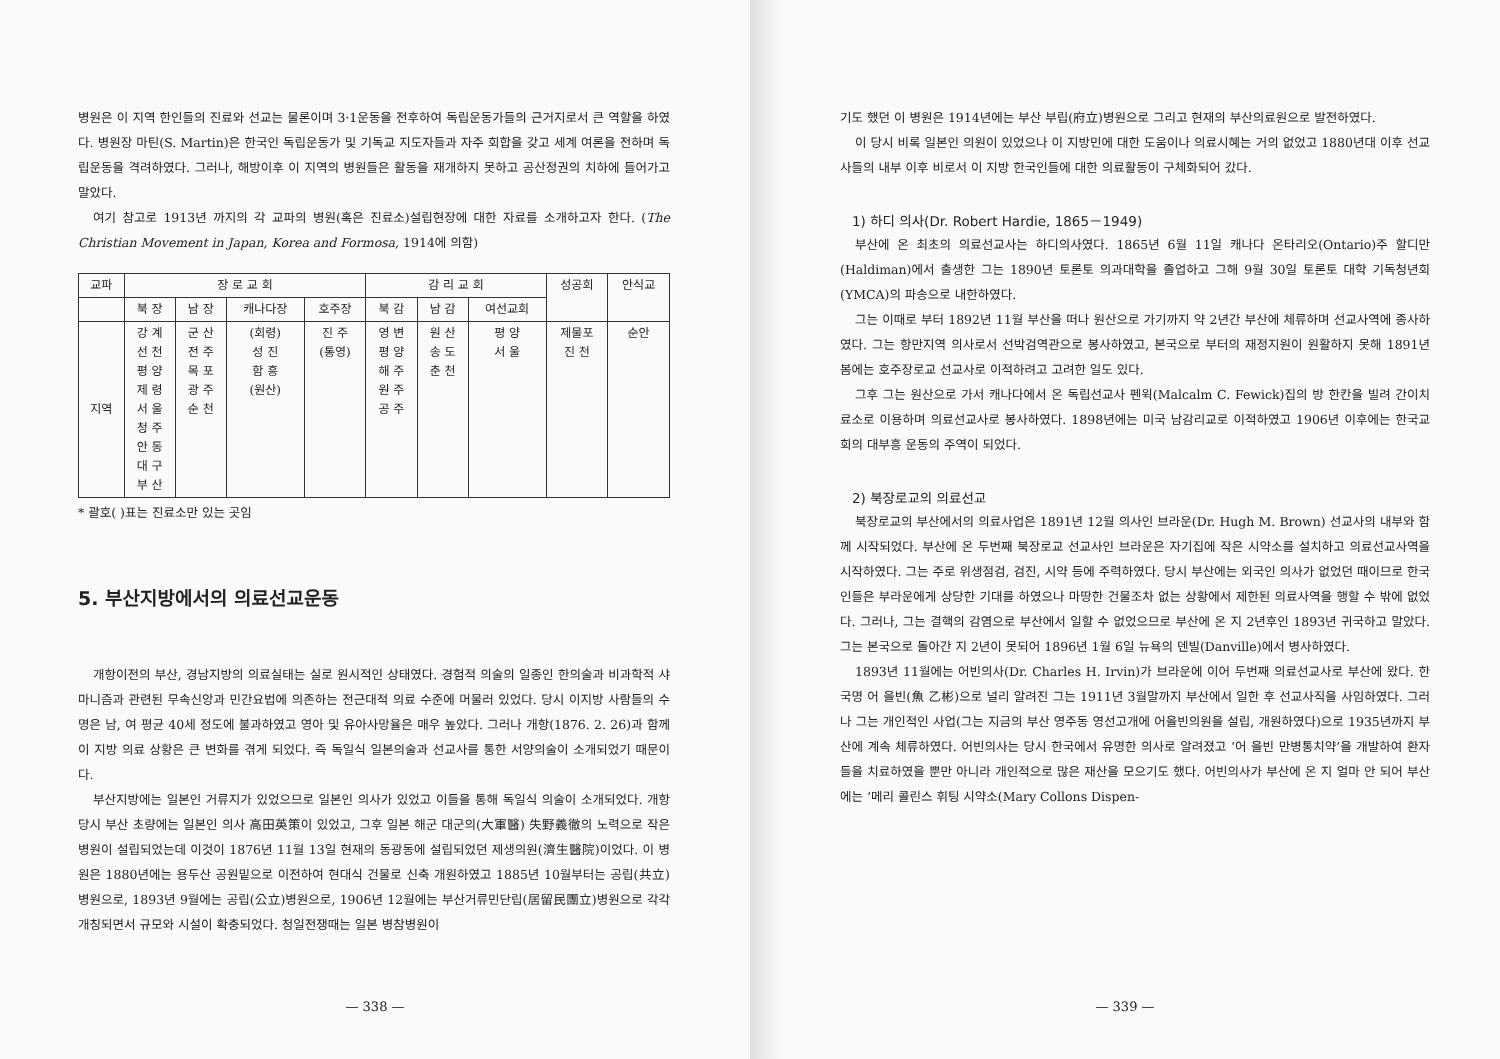병원은 이 지역 한인들의 진료와 선교는 물론이며 3·1운동을 전후하여 독립운동가들의 근거지로서 큰 역할을 하였다. 병원장 마틴(S. Martin)은 한국인 독립운동가 및 기독교 지도자들과 자주 회합을 갖고 세계 여론을 전하며 독립운동을 격려하였다. 그러나, 해방이후 이 지역의 병원들은 활동을 재개하지 못하고 공산정권의 치하에 들어가고 말았다.
여기 참고로 1913년 까지의 각 교파의 병원(혹은 진료소)설립현장에 대한 자료를 소개하고자 한다. (The Christian Movement in Japan, Korea and Formosa, 1914에 의함)
| 교파 | 장 로 교 회 | | | | 감 리 교 회 | | | 성공회 | 안식교 |
| --- | --- | --- | --- | --- | --- | --- | --- | --- | --- |
| | 북 장 | 남 장 | 캐나다장 | 호주장 | 북 감 | 남 감 | 여선교회 | | |
| 지역 | 강 계 선 천 평 양 제 령 서 울 청 주 안 동 대 구 부 산 | 군 산 전 주 목 포 광 주 순 천 | (회령) 성 진 함 흥 (원산) | 진 주 (통영) | 영 변 평 양 해 주 원 주 공 주 | 원 산 송 도 춘 천 | 평 양 서 울 | 제물포 진 천 | 순안 |
* 괄호( )표는 진료소만 있는 곳임
5. 부산지방에서의 의료선교운동
개항이전의 부산, 경남지방의 의료실태는 실로 원시적인 상태였다. 경험적 의술의 일종인 한의술과 비과학적 샤마니즘과 관련된 무속신앙과 민간요법에 의존하는 전근대적 의료 수준에 머물러 있었다. 당시 이지방 사람들의 수명은 남, 여 평균 40세 정도에 불과하였고 영아 및 유아사망율은 매우 높았다. 그러나 개항(1876. 2. 26)과 함께 이 지방 의료 상황은 큰 변화를 겪게 되었다. 즉 독일식 일본의술과 선교사를 통한 서양의술이 소개되었기 때문이다.
부산지방에는 일본인 거류지가 있었으므로 일본인 의사가 있었고 이들을 통해 독일식 의술이 소개되었다. 개항당시 부산 초량에는 일본인 의사 高田英策이 있었고, 그후 일본 해군 대군의(大軍醫) 失野義徹의 노력으로 작은 병원이 설립되었는데 이것이 1876년 11월 13일 현재의 동광동에 설립되었던 제생의원(濟生醫院)이었다. 이 병원은 1880년에는 용두산 공원밑으로 이전하여 현대식 건물로 신축 개원하였고 1885년 10월부터는 공립(共立)병원으로, 1893년 9월에는 공립(公立)병원으로, 1906년 12월에는 부산거류민단립(居留民團立)병원으로 각각 개칭되면서 규모와 시설이 확충되었다. 청일전쟁때는 일본 병참병원이
— 338 —
기도 했던 이 병원은 1914년에는 부산 부립(府立)병원으로 그리고 현재의 부산의료원으로 발전하였다.
이 당시 비록 일본인 의원이 있었으나 이 지방민에 대한 도움이나 의료시혜는 거의 없었고 1880년대 이후 선교사들의 내부 이후 비로서 이 지방 한국인들에 대한 의료활동이 구체화되어 갔다.
1) 하디 의사(Dr. Robert Hardie, 1865－1949)
부산에 온 최초의 의료선교사는 하디의사였다. 1865년 6월 11일 캐나다 온타리오(Ontario)주 할디만(Haldiman)에서 출생한 그는 1890년 토론토 의과대학을 졸업하고 그해 9월 30일 토론토 대학 기독청년회(YMCA)의 파송으로 내한하였다.
그는 이때로 부터 1892년 11월 부산을 떠나 원산으로 가기까지 약 2년간 부산에 체류하며 선교사역에 종사하였다. 그는 항만지역 의사로서 선박검역관으로 봉사하였고, 본국으로 부터의 재정지원이 원활하지 못해 1891년 봄에는 호주장로교 선교사로 이적하려고 고려한 일도 있다.
그후 그는 원산으로 가서 캐나다에서 온 독립선교사 펜윅(Malcalm C. Fewick)집의 방 한칸을 빌려 간이치료소로 이용하며 의료선교사로 봉사하였다. 1898년에는 미국 남감리교로 이적하였고 1906년 이후에는 한국교회의 대부흥 운동의 주역이 되었다.
2) 북장로교의 의료선교
북장로교의 부산에서의 의료사업은 1891년 12월 의사인 브라운(Dr. Hugh M. Brown) 선교사의 내부와 함께 시작되었다. 부산에 온 두번째 북장로교 선교사인 브라운은 자기집에 작은 시약소를 설치하고 의료선교사역을 시작하였다. 그는 주로 위생점검, 검진, 시약 등에 주력하였다. 당시 부산에는 외국인 의사가 없었던 때이므로 한국인들은 부라운에게 상당한 기대를 하였으나 마땅한 건물조차 없는 상황에서 제한된 의료사역을 행할 수 밖에 없었다. 그러나, 그는 결핵의 감염으로 부산에서 일할 수 없었으므로 부산에 온 지 2년후인 1893년 귀국하고 말았다. 그는 본국으로 돌아간 지 2년이 못되어 1896년 1월 6일 뉴욕의 덴빌(Danville)에서 병사하였다.
1893년 11월에는 어빈의사(Dr. Charles H. Irvin)가 브라운에 이어 두번째 의료선교사로 부산에 왔다. 한국명 어 을빈(魚 乙彬)으로 널리 알려진 그는 1911년 3월말까지 부산에서 일한 후 선교사직을 사임하였다. 그러나 그는 개인적인 사업(그는 지금의 부산 영주동 영선고개에 어을빈의원을 설립, 개원하였다)으로 1935년까지 부산에 계속 체류하였다. 어빈의사는 당시 한국에서 유명한 의사로 알려졌고 ‘어 을빈 만병통치약’을 개발하여 환자들을 치료하였을 뿐만 아니라 개인적으로 많은 재산을 모으기도 했다. 어빈의사가 부산에 온 지 얼마 안 되어 부산에는 ‘메리 콜린스 휘팅 시약소(Mary Collons Dispen-
— 339 —